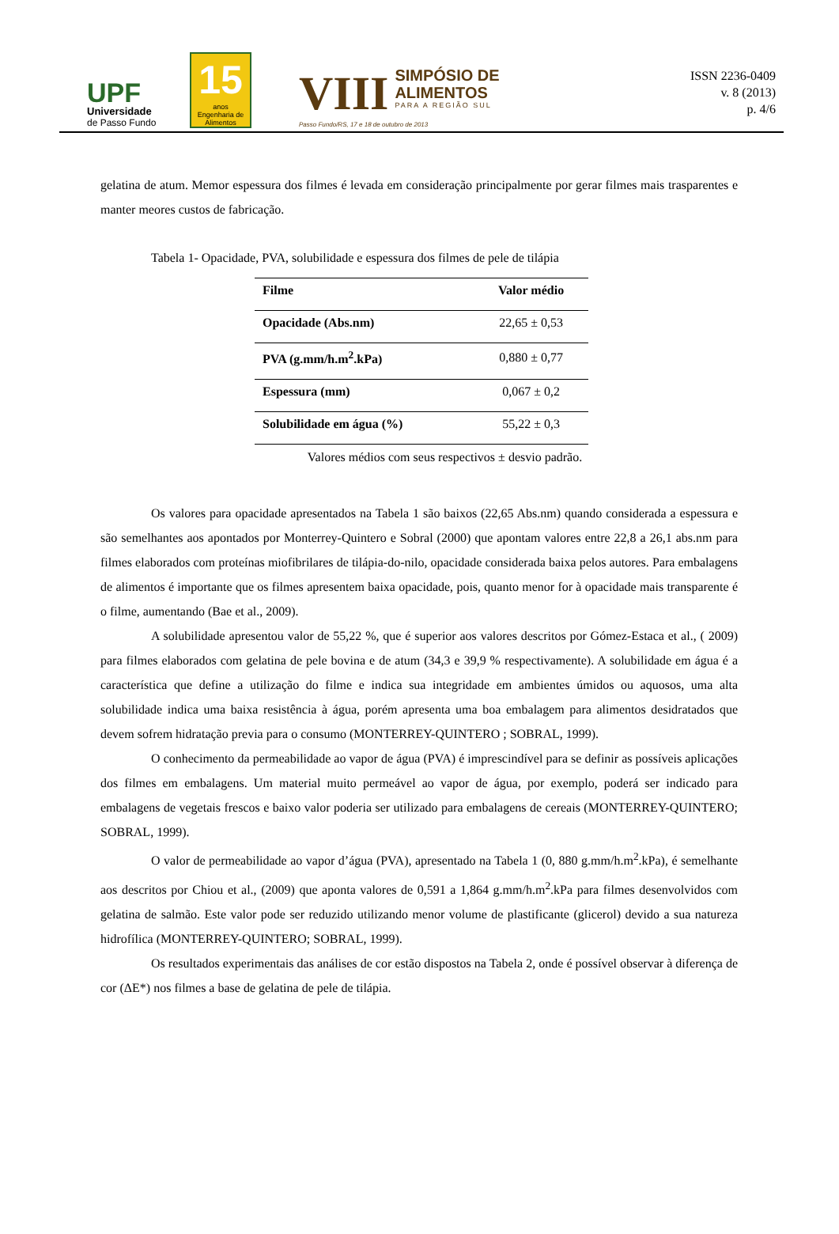UPF
Universidade
de Passo Fundo
15
anos
Engenharia de Alimentos
VIII
SIMPÓSIO DE
ALIMENTOS
PARA A REGIÃO SUL
Passo Fundo/RS, 17 e 18 de outubro de 2013
ISSN 2236-0409
v. 8 (2013)
p. 4/6
gelatina de atum. Memor espessura dos filmes é levada em consideração principalmente por gerar filmes mais trasparentes e manter meores custos de fabricação.
Tabela 1- Opacidade, PVA, solubilidade e espessura dos filmes de pele de tilápia
| Filme | Valor médio |
| --- | --- |
| Opacidade (Abs.nm) | 22,65 ± 0,53 |
| PVA (g.mm/h.m<sup>2</sup>.kPa) | 0,880 ± 0,77 |
| Espessura (mm) | 0,067 ± 0,2 |
| Solubilidade em água (%) | 55,22 ± 0,3 |
Valores médios com seus respectivos ± desvio padrão.
Os valores para opacidade apresentados na Tabela 1 são baixos (22,65 Abs.nm) quando considerada a espessura e são semelhantes aos apontados por Monterrey-Quintero e Sobral (2000) que apontam valores entre 22,8 a 26,1 abs.nm para filmes elaborados com proteínas miofibrilares de tilápia-do-nilo, opacidade considerada baixa pelos autores. Para embalagens de alimentos é importante que os filmes apresentem baixa opacidade, pois, quanto menor for à opacidade mais transparente é o filme, aumentando (Bae et al., 2009).
A solubilidade apresentou valor de 55,22 %, que é superior aos valores descritos por Gómez-Estaca et al., ( 2009) para filmes elaborados com gelatina de pele bovina e de atum (34,3 e 39,9 % respectivamente). A solubilidade em água é a característica que define a utilização do filme e indica sua integridade em ambientes úmidos ou aquosos, uma alta solubilidade indica uma baixa resistência à água, porém apresenta uma boa embalagem para alimentos desidratados que devem sofrem hidratação previa para o consumo (MONTERREY-QUINTERO ; SOBRAL, 1999).
O conhecimento da permeabilidade ao vapor de água (PVA) é imprescindível para se definir as possíveis aplicações dos filmes em embalagens. Um material muito permeável ao vapor de água, por exemplo, poderá ser indicado para embalagens de vegetais frescos e baixo valor poderia ser utilizado para embalagens de cereais (MONTERREY-QUINTERO; SOBRAL, 1999).
O valor de permeabilidade ao vapor d’água (PVA), apresentado na Tabela 1 (0, 880 g.mm/h.m<sup>2</sup>.kPa), é semelhante aos descritos por Chiou et al., (2009) que aponta valores de 0,591 a 1,864 g.mm/h.m<sup>2</sup>.kPa para filmes desenvolvidos com gelatina de salmão. Este valor pode ser reduzido utilizando menor volume de plastificante (glicerol) devido a sua natureza hidrofílica (MONTERREY-QUINTERO; SOBRAL, 1999).
Os resultados experimentais das análises de cor estão dispostos na Tabela 2, onde é possível observar à diferença de cor (ΔE*) nos filmes a base de gelatina de pele de tilápia.